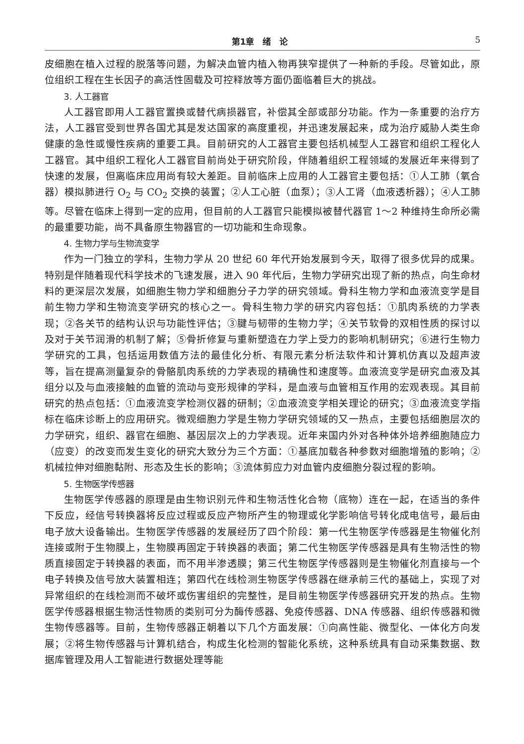第1章　绪　论 5
皮细胞在植入过程的脱落等问题，为解决血管内植入物再狭窄提供了一种新的手段。尽管如此，原位组织工程在生长因子的高活性固载及可控释放等方面仍面临着巨大的挑战。
3. 人工器官
人工器官即用人工器官置换或替代病损器官，补偿其全部或部分功能。作为一条重要的治疗方法，人工器官受到世界各国尤其是发达国家的高度重视，并迅速发展起来，成为治疗威胁人类生命健康的急性或慢性疾病的重要工具。目前研究的人工器官主要包括机械型人工器官和组织工程化人工器官。其中组织工程化人工器官目前尚处于研究阶段，伴随着组织工程领域的发展近年来得到了快速的发展，但离临床应用尚有较大差距。目前临床上应用的人工器官主要包括：①人工肺（氧合器）模拟肺进行 O<sub>2</sub> 与 CO<sub>2</sub> 交换的装置；②人工心脏（血泵）；③人工肾（血液透析器）；④人工肺等。尽管在临床上得到一定的应用，但目前的人工器官只能模拟被替代器官 1～2 种维持生命所必需的最重要功能，尚不具备原生物器官的一切功能和生命现象。
4. 生物力学与生物流变学
作为一门独立的学科，生物力学从 20 世纪 60 年代开始发展到今天，取得了很多优异的成果。特别是伴随着现代科学技术的飞速发展，进入 90 年代后，生物力学研究出现了新的热点，向生命材料的更深层次发展，如细胞生物力学和细胞分子力学的研究领域。骨科生物力学和血液流变学是目前生物力学和生物流变学研究的核心之一。骨科生物力学的研究内容包括：①肌肉系统的力学表现；②各关节的结构认识与功能性评估；③腱与韧带的生物力学；④关节软骨的双相性质的探讨以及对于关节润滑的机制了解；⑤骨折修复与重新塑造在力学上受力的影响机制研究；⑥进行生物力学研究的工具，包括运用数值方法的最佳化分析、有限元素分析法软件和计算机仿真以及超声波等，旨在提高测量复杂的骨骼肌肉系统的力学表现的精确性和速度等。血液流变学是研究血液及其组分以及与血液接触的血管的流动与变形规律的学科，是血液与血管相互作用的宏观表现。其目前研究的热点包括：①血液流变学检测仪器的研制；②血液流变学相关理论的研究；③血液流变学指标在临床诊断上的应用研究。微观细胞力学是生物力学研究领域的又一热点，主要包括细胞层次的力学研究，组织、器官在细胞、基因层次上的力学表现。近年来国内外对各种体外培养细胞随应力（应变）的改变而发生变化的研究大致分为三个方面：①基底加载各种参数对细胞增殖的影响；②机械拉伸对细胞黏附、形态及生长的影响；③流体剪应力对血管内皮细胞分裂过程的影响。
5. 生物医学传感器
生物医学传感器的原理是由生物识别元件和生物活性化合物（底物）连在一起，在适当的条件下反应，经信号转换器将反应过程或反应产物所产生的物理或化学影响信号转化成电信号，最后由电子放大设备输出。生物医学传感器的发展经历了四个阶段：第一代生物医学传感器是生物催化剂连接或附于生物膜上，生物膜再固定于转换器的表面；第二代生物医学传感器是具有生物活性的物质直接固定于转换器的表面，而不用半渗透膜；第三代生物医学传感器则是生物催化剂直接与一个电子转换及信号放大装置相连；第四代在线检测生物医学传感器在继承前三代的基础上，实现了对异常组织的在线检测而不破坏或伤害组织的完整性，是目前生物医学传感器研究开发的热点。生物医学传感器根据生物活性物质的类别可分为酶传感器、免疫传感器、DNA 传感器、组织传感器和微生物传感器等。目前，生物传感器正朝着以下几个方面发展：①向高性能、微型化、一体化方向发展；②将生物传感器与计算机结合，构成生化检测的智能化系统，这种系统具有自动采集数据、数据库管理及用人工智能进行数据处理等能